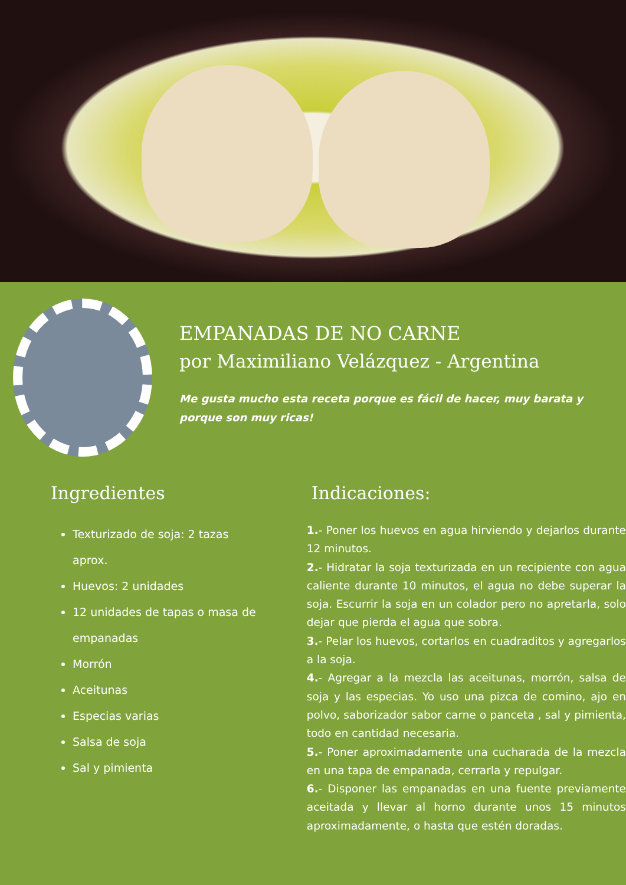EMPANADAS DE NO CARNE
por Maximiliano Velázquez - Argentina
Me gusta mucho esta receta porque es fácil de hacer, muy barata y porque son muy ricas!
Ingredientes
Texturizado de soja: 2 tazas aprox.
Huevos: 2 unidades
12 unidades de tapas o masa de empanadas
Morrón
Aceitunas
Especias varias
Salsa de soja
Sal y pimienta
Indicaciones:
1.- Poner los huevos en agua hirviendo y dejarlos durante 12 minutos.
2.- Hidratar la soja texturizada en un recipiente con agua caliente durante 10 minutos, el agua no debe superar la soja. Escurrir la soja en un colador pero no apretarla, solo dejar que pierda el agua que sobra.
3.- Pelar los huevos, cortarlos en cuadraditos y agregarlos a la soja.
4.- Agregar a la mezcla las aceitunas, morrón, salsa de soja y las especias. Yo uso una pizca de comino, ajo en polvo, saborizador sabor carne o panceta , sal y pimienta, todo en cantidad necesaria.
5.- Poner aproximadamente una cucharada de la mezcla en una tapa de empanada, cerrarla y repulgar.
6.- Disponer las empanadas en una fuente previamente aceitada y llevar al horno durante unos 15 minutos aproximadamente, o hasta que estén doradas.